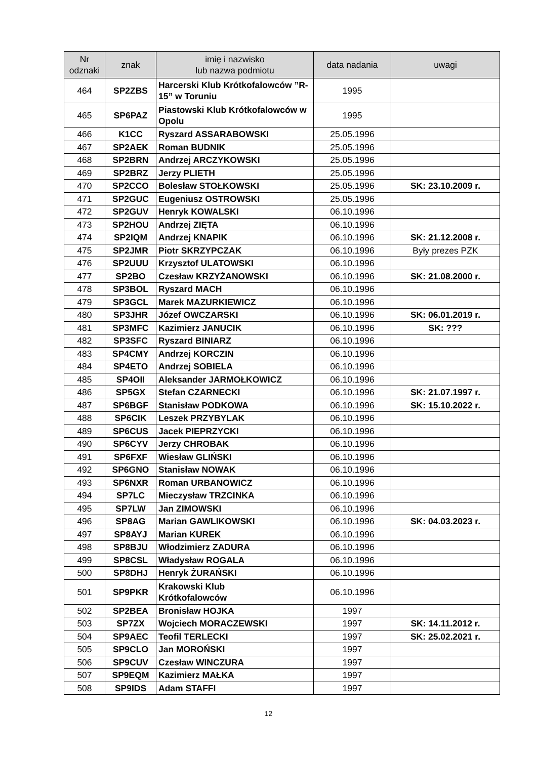| Nr odznaki | znak | imię i nazwisko lub nazwa podmiotu | data nadania | uwagi |
| --- | --- | --- | --- | --- |
| 464 | SP2ZBS | Harcerski Klub Krótkofalowców ”R-15” w Toruniu | 1995 | |
| 465 | SP6PAZ | Piastowski Klub Krótkofalowców w Opolu | 1995 | |
| 466 | K1CC | Ryszard ASSARABOWSKI | 25.05.1996 | |
| 467 | SP2AEK | Roman BUDNIK | 25.05.1996 | |
| 468 | SP2BRN | Andrzej ARCZYKOWSKI | 25.05.1996 | |
| 469 | SP2BRZ | Jerzy PLIETH | 25.05.1996 | |
| 470 | SP2CCO | Bolesław STOŁKOWSKI | 25.05.1996 | SK: 23.10.2009 r. |
| 471 | SP2GUC | Eugeniusz OSTROWSKI | 25.05.1996 | |
| 472 | SP2GUV | Henryk KOWALSKI | 06.10.1996 | |
| 473 | SP2HOU | Andrzej ZIĘTA | 06.10.1996 | |
| 474 | SP2IQM | Andrzej KNAPIK | 06.10.1996 | SK: 21.12.2008 r. |
| 475 | SP2JMR | Piotr SKRZYPCZAK | 06.10.1996 | Były prezes PZK |
| 476 | SP2UUU | Krzysztof ULATOWSKI | 06.10.1996 | |
| 477 | SP2BO | Czesław KRZYŻANOWSKI | 06.10.1996 | SK: 21.08.2000 r. |
| 478 | SP3BOL | Ryszard MACH | 06.10.1996 | |
| 479 | SP3GCL | Marek MAZURKIEWICZ | 06.10.1996 | |
| 480 | SP3JHR | Józef OWCZARSKI | 06.10.1996 | SK: 06.01.2019 r. |
| 481 | SP3MFC | Kazimierz JANUCIK | 06.10.1996 | SK: ??? |
| 482 | SP3SFC | Ryszard BINIARZ | 06.10.1996 | |
| 483 | SP4CMY | Andrzej KORCZIN | 06.10.1996 | |
| 484 | SP4ETO | Andrzej SOBIELA | 06.10.1996 | |
| 485 | SP4OII | Aleksander JARMOŁKOWICZ | 06.10.1996 | |
| 486 | SP5GX | Stefan CZARNECKI | 06.10.1996 | SK: 21.07.1997 r. |
| 487 | SP6BGF | Stanisław PODKOWA | 06.10.1996 | SK: 15.10.2022 r. |
| 488 | SP6CIK | Leszek PRZYBYLAK | 06.10.1996 | |
| 489 | SP6CUS | Jacek PIEPRZYCKI | 06.10.1996 | |
| 490 | SP6CYV | Jerzy CHROBAK | 06.10.1996 | |
| 491 | SP6FXF | Wiesław GLIŃSKI | 06.10.1996 | |
| 492 | SP6GNO | Stanisław NOWAK | 06.10.1996 | |
| 493 | SP6NXR | Roman URBANOWICZ | 06.10.1996 | |
| 494 | SP7LC | Mieczysław TRZCINKA | 06.10.1996 | |
| 495 | SP7LW | Jan ZIMOWSKI | 06.10.1996 | |
| 496 | SP8AG | Marian GAWLIKOWSKI | 06.10.1996 | SK: 04.03.2023 r. |
| 497 | SP8AYJ | Marian KUREK | 06.10.1996 | |
| 498 | SP8BJU | Włodzimierz ZADURA | 06.10.1996 | |
| 499 | SP8CSL | Władysław ROGALA | 06.10.1996 | |
| 500 | SP8DHJ | Henryk ŻURAŃSKI | 06.10.1996 | |
| 501 | SP9PKR | Krakowski Klub Krótkofalowców | 06.10.1996 | |
| 502 | SP2BEA | Bronisław HOJKA | 1997 | |
| 503 | SP7ZX | Wojciech MORACZEWSKI | 1997 | SK: 14.11.2012 r. |
| 504 | SP9AEC | Teofil TERLECKI | 1997 | SK: 25.02.2021 r. |
| 505 | SP9CLO | Jan MOROŃSKI | 1997 | |
| 506 | SP9CUV | Czesław WINCZURA | 1997 | |
| 507 | SP9EQM | Kazimierz MAŁKA | 1997 | |
| 508 | SP9IDS | Adam STAFFI | 1997 | |
12